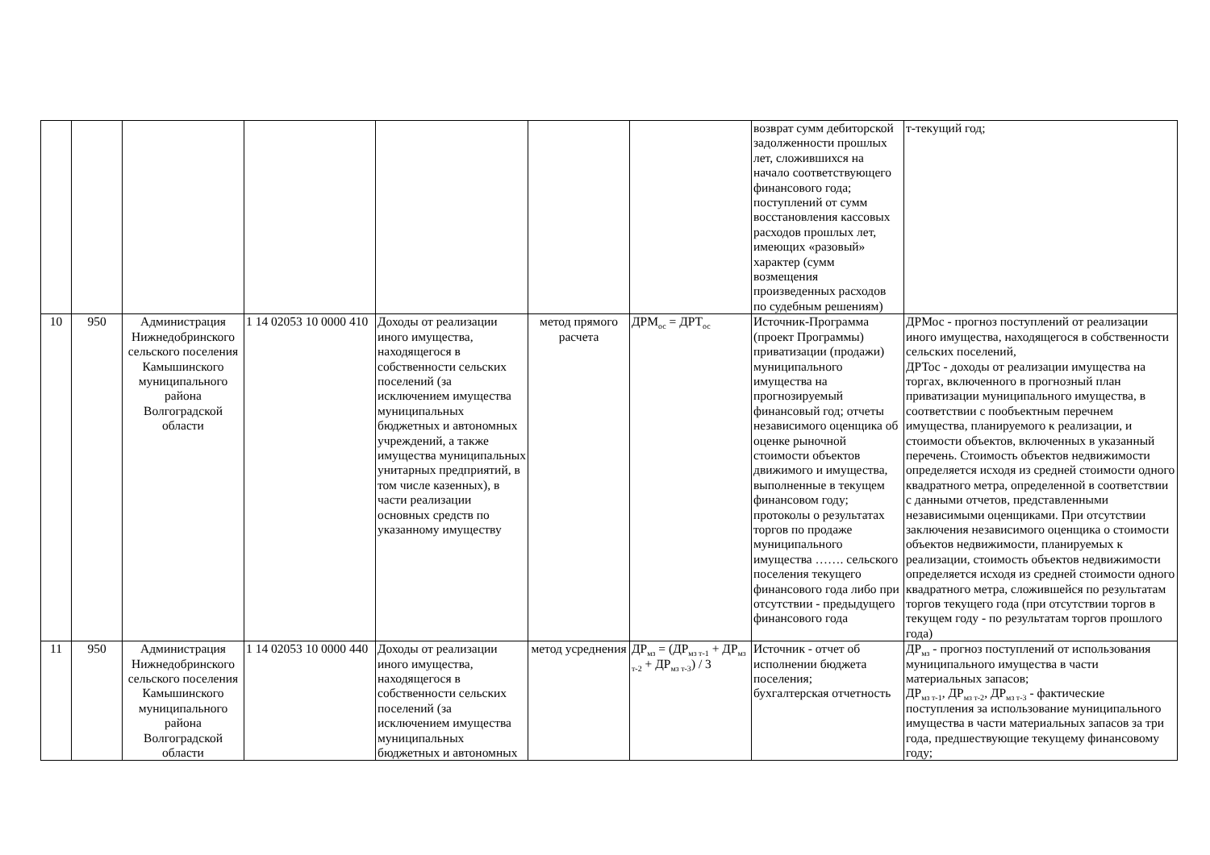| | | | | | | | возврат сумм дебиторской задолженности прошлых лет, сложившихся на начало соответствующего финансового года; поступлений от сумм восстановления кассовых расходов прошлых лет, имеющих «разовый» характер (сумм возмещения произведенных расходов по судебным решениям) | т-текущий год; |
| 10 | 950 | Администрация Нижнедобринского сельского поселения Камышинского муниципального района Волгоградской области | 1 14 02053 10 0000 410 | Доходы от реализации иного имущества, находящегося в собственности сельских поселений (за исключением имущества муниципальных бюджетных и автономных учреждений, а также имущества муниципальных унитарных предприятий, в том числе казенных), в части реализации основных средств по указанному имуществу | метод прямого расчета | ДРМ<sub>ос</sub> = ДРТ<sub>ос</sub> | Источник-Программа (проект Программы) приватизации (продажи) муниципального имущества на прогнозируемый финансовый год; отчеты независимого оценщика об оценке рыночной стоимости объектов движимого и имущества, выполненные в текущем финансовом году; протоколы о результатах торгов по продаже муниципального имущества ……. сельского поселения текущего финансового года либо при отсутствии - предыдущего финансового года | ДРМос - прогноз поступлений от реализации иного имущества, находящегося в собственности сельских поселений, ДРТос - доходы от реализации имущества на торгах, включенного в прогнозный план приватизации муниципального имущества, в соответствии с пообъектным перечнем имущества, планируемого к реализации, и стоимости объектов, включенных в указанный перечень. Стоимость объектов недвижимости определяется исходя из средней стоимости одного квадратного метра, определенной в соответствии с данными отчетов, представленными независимыми оценщиками. При отсутствии заключения независимого оценщика о стоимости объектов недвижимости, планируемых к реализации, стоимость объектов недвижимости определяется исходя из средней стоимости одного квадратного метра, сложившейся по результатам торгов текущего года (при отсутствии торгов в текущем году - по результатам торгов прошлого года) |
| 11 | 950 | Администрация Нижнедобринского сельского поселения Камышинского муниципального района Волгоградской области | 1 14 02053 10 0000 440 | Доходы от реализации иного имущества, находящегося в собственности сельских поселений (за исключением имущества муниципальных бюджетных и автономных | метод усреднения | ДР<sub>мз</sub> = (ДР<sub>мз т-1</sub> + ДР<sub>мз т-2</sub> + ДР<sub>мз т-3</sub>) / 3 | Источник - отчет об исполнении бюджета поселения; бухгалтерская отчетность | ДР<sub>мз</sub> - прогноз поступлений от использования муниципального имущества в части материальных запасов; ДР<sub>мз т-1</sub>, ДР<sub>мз т-2</sub>, ДР<sub>мз т-3</sub> - фактические поступления за использование муниципального имущества в части материальных запасов за три года, предшествующие текущему финансовому году; |